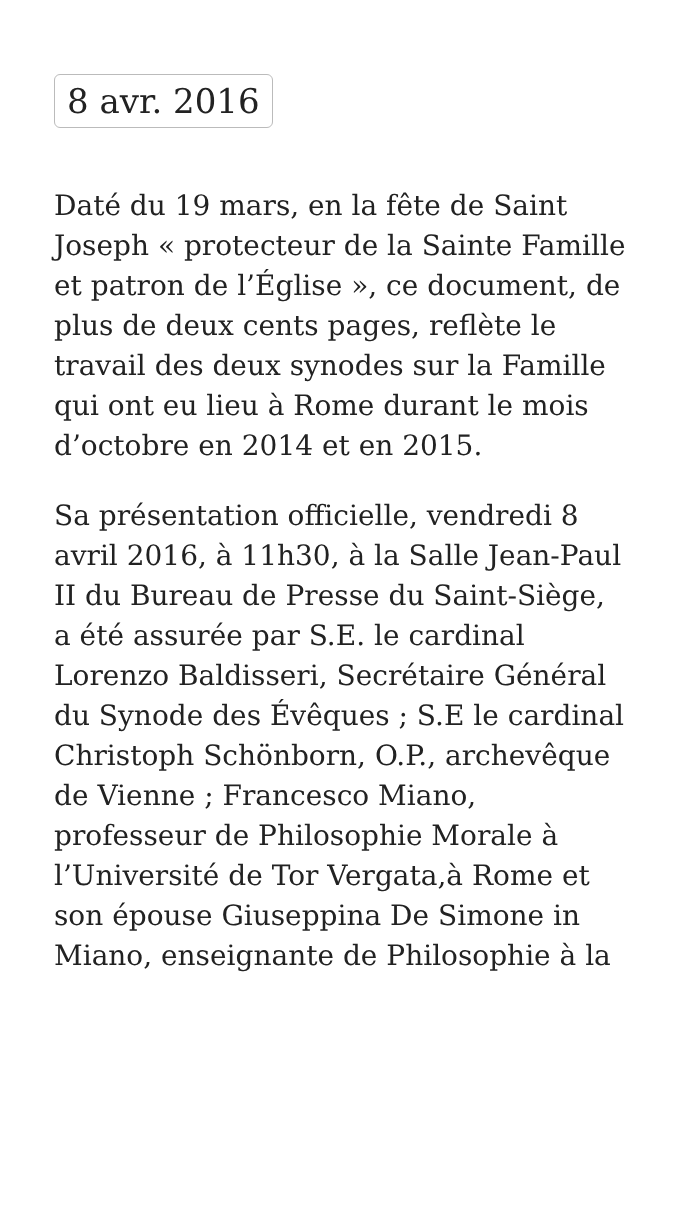8 avr. 2016
Daté du 19 mars, en la fête de Saint Joseph « protecteur de la Sainte Famille et patron de l’Église », ce document, de plus de deux cents pages, reflète le travail des deux synodes sur la Famille qui ont eu lieu à Rome durant le mois d’octobre en 2014 et en 2015.
Sa présentation officielle, vendredi 8 avril 2016, à 11h30, à la Salle Jean-Paul II du Bureau de Presse du Saint-Siège, a été assurée par S.E. le cardinal Lorenzo Baldisseri, Secrétaire Général du Synode des Évêques ; S.E le cardinal Christoph Schönborn, O.P., archevêque de Vienne ; Francesco Miano, professeur de Philosophie Morale à l’Université de Tor Vergata,à Rome et son épouse Giuseppina De Simone in Miano, enseignante de Philosophie à la